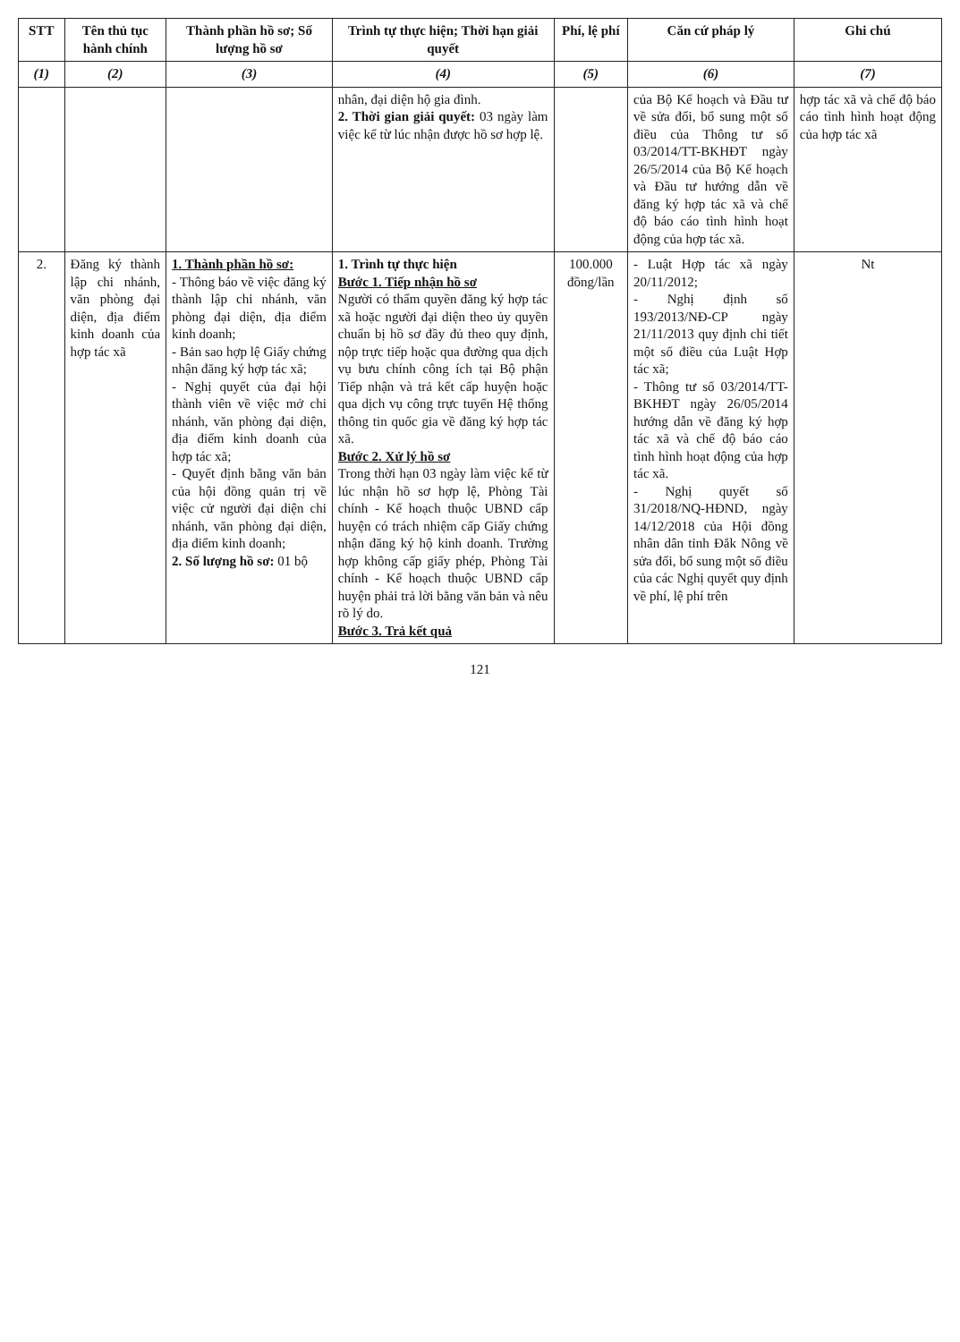| STT | Tên thủ tục hành chính | Thành phần hồ sơ; Số lượng hồ sơ | Trình tự thực hiện; Thời hạn giải quyết | Phí, lệ phí | Căn cứ pháp lý | Ghi chú |
| --- | --- | --- | --- | --- | --- | --- |
| (1) | (2) | (3) | (4) | (5) | (6) | (7) |
| | | | nhân, đại diện hộ gia đình. 2. Thời gian giải quyết: 03 ngày làm việc kể từ lúc nhận được hồ sơ hợp lệ. | | của Bộ Kế hoạch và Đầu tư về sửa đổi, bổ sung một số điều của Thông tư số 03/2014/TT-BKHĐT ngày 26/5/2014 của Bộ Kế hoạch và Đầu tư hướng dẫn về đăng ký hợp tác xã và chế độ báo cáo tình hình hoạt động của hợp tác xã. | hợp tác xã và chế độ báo cáo tình hình hoạt động của hợp tác xã |
| 2. | Đăng ký thành lập chi nhánh, văn phòng đại diện, địa điểm kinh doanh của hợp tác xã | 1. Thành phần hồ sơ: - Thông báo về việc đăng ký thành lập chi nhánh, văn phòng đại diện, địa điểm kinh doanh; - Bản sao hợp lệ Giấy chứng nhận đăng ký hợp tác xã; - Nghị quyết của đại hội thành viên về việc mở chi nhánh, văn phòng đại diện, địa điểm kinh doanh của hợp tác xã; - Quyết định bằng văn bản của hội đồng quản trị về việc cử người đại diện chi nhánh, văn phòng đại diện, địa điểm kinh doanh; 2. Số lượng hồ sơ: 01 bộ | 1. Trình tự thực hiện Bước 1. Tiếp nhận hồ sơ Người có thẩm quyền đăng ký hợp tác xã hoặc người đại diện theo ủy quyền chuẩn bị hồ sơ đầy đủ theo quy định, nộp trực tiếp hoặc qua đường qua dịch vụ bưu chính công ích tại Bộ phận Tiếp nhận và trả kết cấp huyện hoặc qua dịch vụ công trực tuyến Hệ thống thông tin quốc gia về đăng ký hợp tác xã. Bước 2. Xử lý hồ sơ Trong thời hạn 03 ngày làm việc kể từ lúc nhận hồ sơ hợp lệ, Phòng Tài chính - Kế hoạch thuộc UBND cấp huyện có trách nhiệm cấp Giấy chứng nhận đăng ký hộ kinh doanh. Trường hợp không cấp giấy phép, Phòng Tài chính - Kế hoạch thuộc UBND cấp huyện phải trả lời bằng văn bản và nêu rõ lý do. Bước 3. Trả kết quả | 100.000 đồng/lần | - Luật Hợp tác xã ngày 20/11/2012; - Nghị định số 193/2013/NĐ-CP ngày 21/11/2013 quy định chi tiết một số điều của Luật Hợp tác xã; - Thông tư số 03/2014/TT-BKHĐT ngày 26/05/2014 hướng dẫn về đăng ký hợp tác xã và chế độ báo cáo tình hình hoạt động của hợp tác xã. - Nghị quyết số 31/2018/NQ-HĐND, ngày 14/12/2018 của Hội đồng nhân dân tỉnh Đắk Nông về sửa đổi, bổ sung một số điều của các Nghị quyết quy định về phí, lệ phí trên | Nt |
121